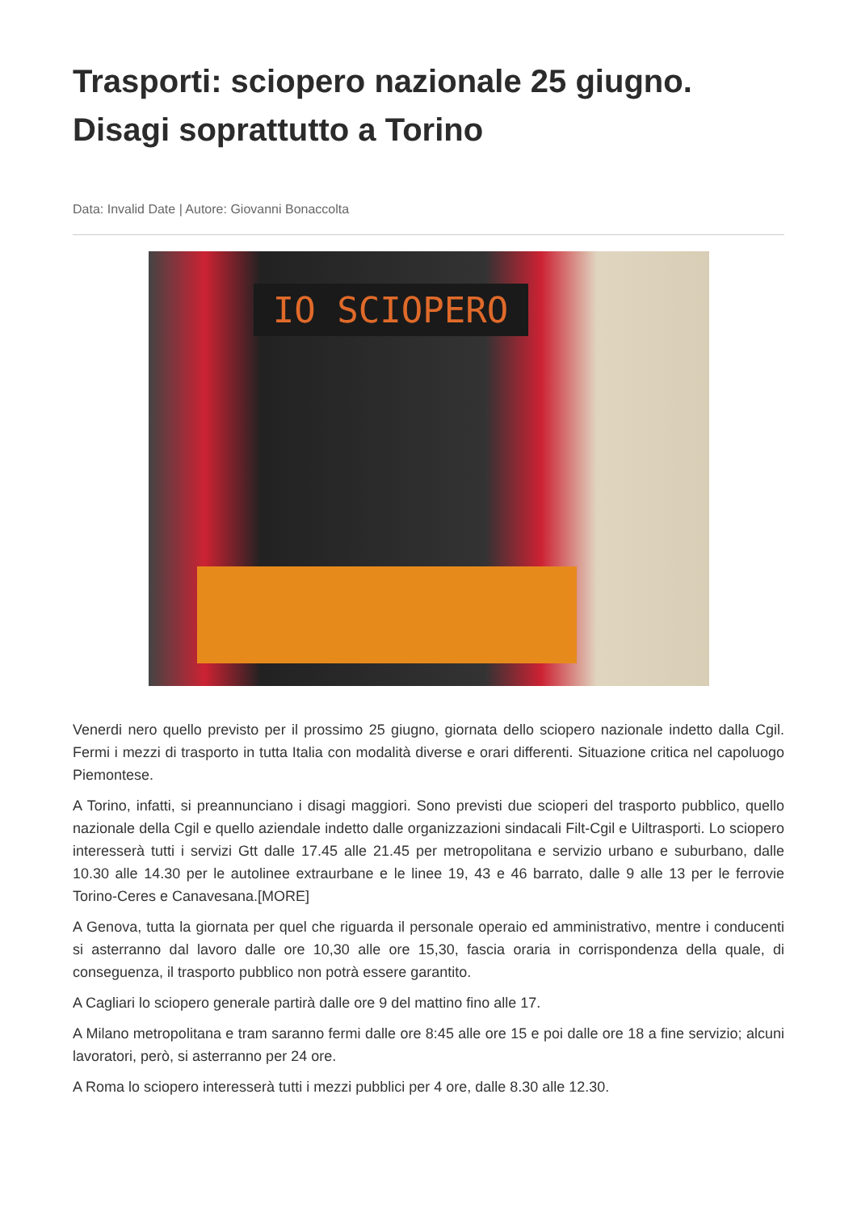Trasporti: sciopero nazionale 25 giugno. Disagi soprattutto a Torino
Data: Invalid Date | Autore: Giovanni Bonaccolta
IO SCIOPERO
Venerdi nero quello previsto per il prossimo 25 giugno, giornata dello sciopero nazionale indetto dalla Cgil. Fermi i mezzi di trasporto in tutta Italia con modalità diverse e orari differenti. Situazione critica nel capoluogo Piemontese.
A Torino, infatti, si preannunciano i disagi maggiori. Sono previsti due scioperi del trasporto pubblico, quello nazionale della Cgil e quello aziendale indetto dalle organizzazioni sindacali Filt-Cgil e Uiltrasporti. Lo sciopero interesserà tutti i servizi Gtt dalle 17.45 alle 21.45 per metropolitana e servizio urbano e suburbano, dalle 10.30 alle 14.30 per le autolinee extraurbane e le linee 19, 43 e 46 barrato, dalle 9 alle 13 per le ferrovie Torino-Ceres e Canavesana.[MORE]
A Genova, tutta la giornata per quel che riguarda il personale operaio ed amministrativo, mentre i conducenti si asterranno dal lavoro dalle ore 10,30 alle ore 15,30, fascia oraria in corrispondenza della quale, di conseguenza, il trasporto pubblico non potrà essere garantito.
A Cagliari lo sciopero generale partirà dalle ore 9 del mattino fino alle 17.
A Milano metropolitana e tram saranno fermi dalle ore 8:45 alle ore 15 e poi dalle ore 18 a fine servizio; alcuni lavoratori, però, si asterranno per 24 ore.
A Roma lo sciopero interesserà tutti i mezzi pubblici per 4 ore, dalle 8.30 alle 12.30.